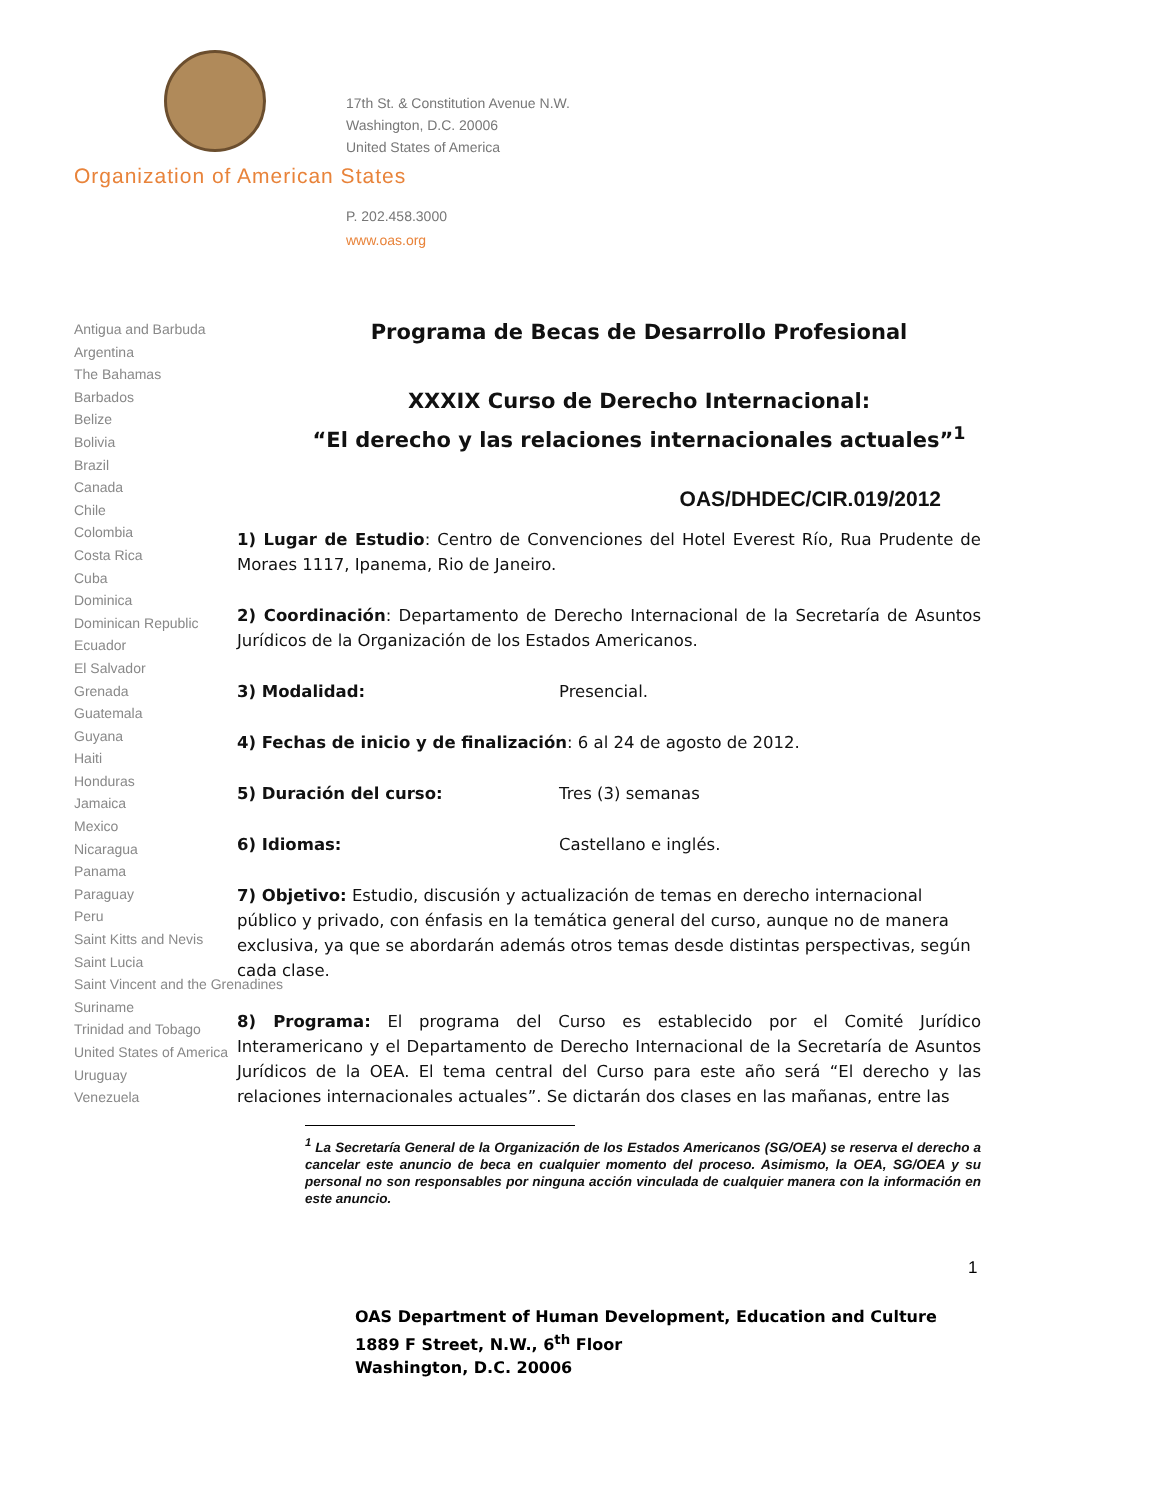17th St. & Constitution Avenue N.W.
Washington, D.C. 20006
United States of America
Organization of American States
P. 202.458.3000
www.oas.org
Antigua and Barbuda
Argentina
The Bahamas
Barbados
Belize
Bolivia
Brazil
Canada
Chile
Colombia
Costa Rica
Cuba
Dominica
Dominican Republic
Ecuador
El Salvador
Grenada
Guatemala
Guyana
Haiti
Honduras
Jamaica
Mexico
Nicaragua
Panama
Paraguay
Peru
Saint Kitts and Nevis
Saint Lucia
Saint Vincent and the Grenadines
Suriname
Trinidad and Tobago
United States of America
Uruguay
Venezuela
Programa de Becas de Desarrollo Profesional
XXXIX Curso de Derecho Internacional:
“El derecho y las relaciones internacionales actuales”<sup>1</sup>
OAS/DHDEC/CIR.019/2012
1) Lugar de Estudio: Centro de Convenciones del Hotel Everest Río, Rua Prudente de Moraes 1117, Ipanema, Rio de Janeiro.
2) Coordinación: Departamento de Derecho Internacional de la Secretaría de Asuntos Jurídicos de la Organización de los Estados Americanos.
3) Modalidad: Presencial.
4) Fechas de inicio y de finalización: 6 al 24 de agosto de 2012.
5) Duración del curso: Tres (3) semanas
6) Idiomas: Castellano e inglés.
7) Objetivo: Estudio, discusión y actualización de temas en derecho internacional público y privado, con énfasis en la temática general del curso, aunque no de manera exclusiva, ya que se abordarán además otros temas desde distintas perspectivas, según cada clase.
8) Programa: El programa del Curso es establecido por el Comité Jurídico Interamericano y el Departamento de Derecho Internacional de la Secretaría de Asuntos Jurídicos de la OEA. El tema central del Curso para este año será “El derecho y las relaciones internacionales actuales”. Se dictarán dos clases en las mañanas, entre las
<sup>1</sup> La Secretaría General de la Organización de los Estados Americanos (SG/OEA) se reserva el derecho a cancelar este anuncio de beca en cualquier momento del proceso. Asimismo, la OEA, SG/OEA y su personal no son responsables por ninguna acción vinculada de cualquier manera con la información en este anuncio.
1
OAS Department of Human Development, Education and Culture
1889 F Street, N.W., 6<sup>th</sup> Floor
Washington, D.C. 20006